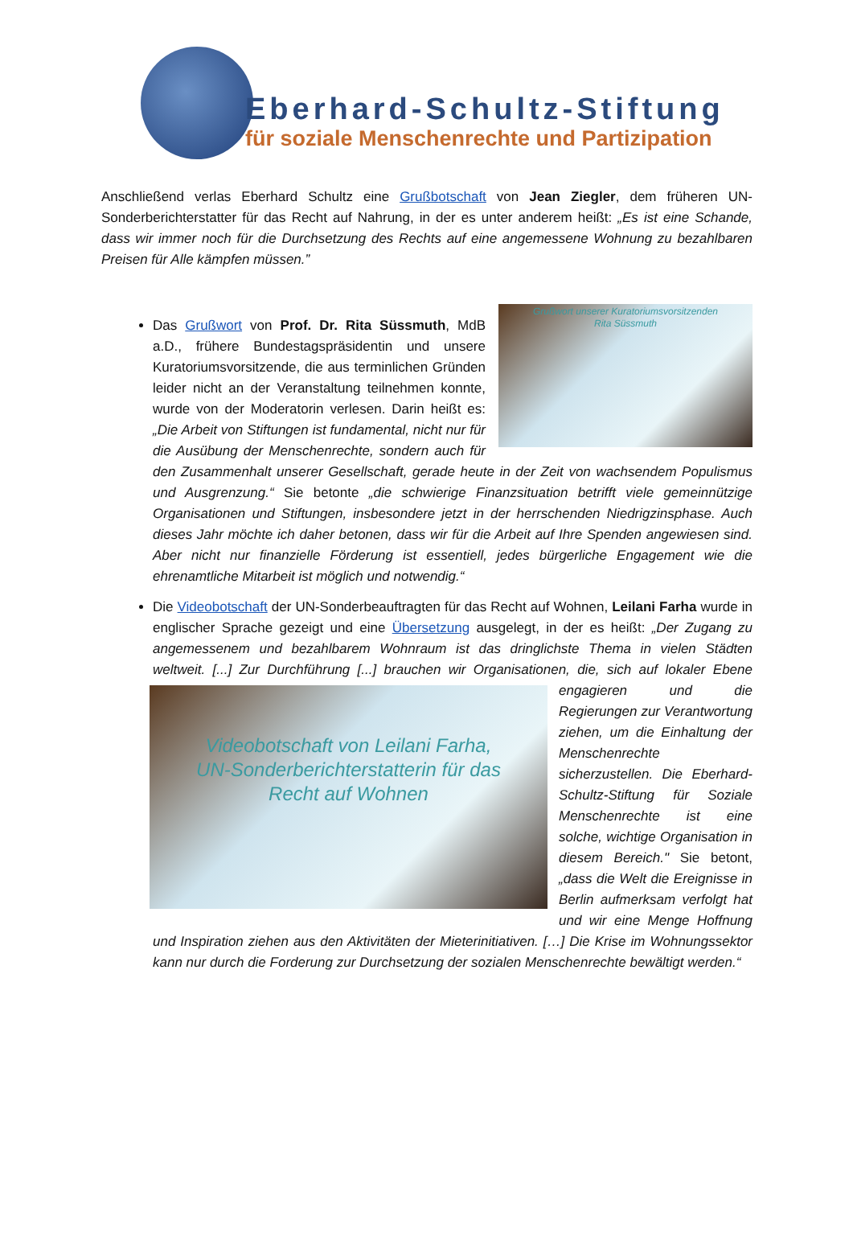Eberhard-Schultz-Stiftung
für soziale Menschenrechte und Partizipation
Anschließend verlas Eberhard Schultz eine Grußbotschaft von Jean Ziegler, dem früheren UN-Sonderberichterstatter für das Recht auf Nahrung, in der es unter anderem heißt: „Es ist eine Schande, dass wir immer noch für die Durchsetzung des Rechts auf eine angemessene Wohnung zu bezahlbaren Preisen für Alle kämpfen müssen.”
Grußwort unserer Kuratoriumsvorsitzenden
Rita Süssmuth
Das Grußwort von Prof. Dr. Rita Süssmuth, MdB a.D., frühere Bundestagspräsidentin und unsere Kuratoriumsvorsitzende, die aus terminlichen Gründen leider nicht an der Veranstaltung teilnehmen konnte, wurde von der Moderatorin verlesen. Darin heißt es: „Die Arbeit von Stiftungen ist fundamental, nicht nur für die Ausübung der Menschenrechte, sondern auch für den Zusammenhalt unserer Gesellschaft, gerade heute in der Zeit von wachsendem Populismus und Ausgrenzung.“ Sie betonte „die schwierige Finanzsituation betrifft viele gemeinnützige Organisationen und Stiftungen, insbesondere jetzt in der herrschenden Niedrigzinsphase. Auch dieses Jahr möchte ich daher betonen, dass wir für die Arbeit auf Ihre Spenden angewiesen sind. Aber nicht nur finanzielle Förderung ist essentiell, jedes bürgerliche Engagement wie die ehrenamtliche Mitarbeit ist möglich und notwendig.“
Die Videobotschaft der UN-Sonderbeauftragten für das Recht auf Wohnen, Leilani Farha wurde in englischer Sprache gezeigt und eine Übersetzung ausgelegt, in der es heißt: „Der Zugang zu angemessenem und bezahlbarem Wohnraum ist das dringlichste Thema in vielen Städten weltweit. [...] Zur Durchführung [...] brauchen wir Organisationen, die, sich auf lokaler
Videobotschaft von Leilani Farha,
UN-Sonderberichterstatterin für das
Recht auf Wohnen
Ebene engagieren und die Regierungen zur Verantwortung ziehen, um die Einhaltung der Menschenrechte sicherzustellen. Die Eberhard-Schultz-Stiftung für Soziale Menschenrechte ist eine solche, wichtige Organisation in diesem Bereich." Sie betont, „dass die Welt die Ereignisse in Berlin aufmerksam verfolgt hat und wir eine Menge Hoffnung und Inspiration ziehen aus den Aktivitäten der Mieterinitiativen. […] Die Krise im Wohnungssektor kann nur durch die Forderung zur Durchsetzung der sozialen Menschenrechte bewältigt werden.“